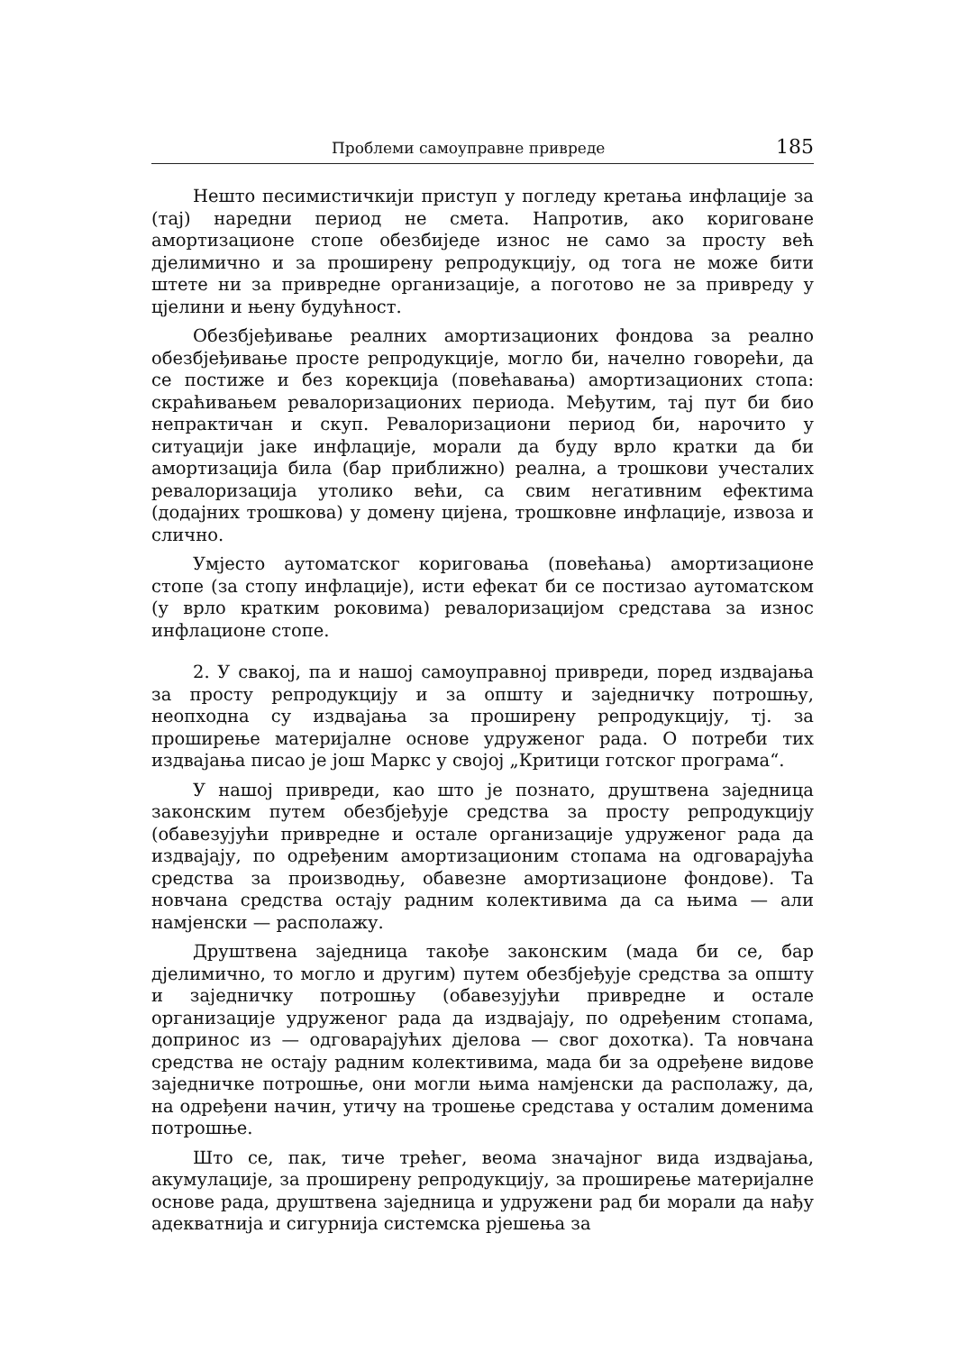Проблеми самоуправне привреде 185
Нешто песимистичкији приступ у погледу кретања инфлације за (тај) наредни период не смета. Напротив, ако кориговане амортизационе стопе обезбиједе износ не само за просту већ дјелимично и за проширену репродукцију, од тога не може бити штете ни за привредне организације, а поготово не за привреду у цјелини и њену будућност.
Обезбјеђивање реалних амортизационих фондова за реално обезбјеђивање просте репродукције, могло би, начелно говорећи, да се постиже и без корекција (повећавања) амортизационих стопа: скраћивањем ревалоризационих периода. Међутим, тај пут би био непрактичан и скуп. Ревалоризациони период би, нарочито у ситуацији јаке инфлације, морали да буду врло кратки да би амортизација била (бар приближно) реална, а трошкови учесталих ревалоризација утолико већи, са свим негативним ефектима (додајних трошкова) у домену цијена, трошковне инфлације, извоза и слично.
Умјесто аутоматског кориговања (повећања) амортизационе стопе (за стопу инфлације), исти ефекат би се постизао аутоматском (у врло кратким роковима) ревалоризацијом средстава за износ инфлационе стопе.
2. У свакој, па и нашој самоуправној привреди, поред издвајања за просту репродукцију и за општу и заједничку потрошњу, неопходна су издвајања за проширену репродукцију, тј. за проширење материјалне основе удруженог рада. О потреби тих издвајања писао је још Маркс у својој „Критици готског програма“.
У нашој привреди, као што је познато, друштвена заједница законским путем обезбјеђује средства за просту репродукцију (обавезујући привредне и остале организације удруженог рада да издвајају, по одређеним амортизационим стопама на одговарајућа средства за производњу, обавезне амортизационе фондове). Та новчана средства остају радним колективима да са њима — али намјенски — располажу.
Друштвена заједница такође законским (мада би се, бар дјелимично, то могло и другим) путем обезбјеђује средства за општу и заједничку потрошњу (обавезујући привредне и остале организације удруженог рада да издвајају, по одређеним стопама, допринос из — одговарајућих дјелова — свог дохотка). Та новчана средства не остају радним колективима, мада би за одређене видове заједничке потрошње, они могли њима намјенски да располажу, да, на одређени начин, утичу на трошење средстава у осталим доменима потрошње.
Што се, пак, тиче трећег, веома значајног вида издвајања, акумулације, за проширену репродукцију, за проширење материјалне основе рада, друштвена заједница и удружени рад би морали да нађу адекватнија и сигурнија системска рјешења за